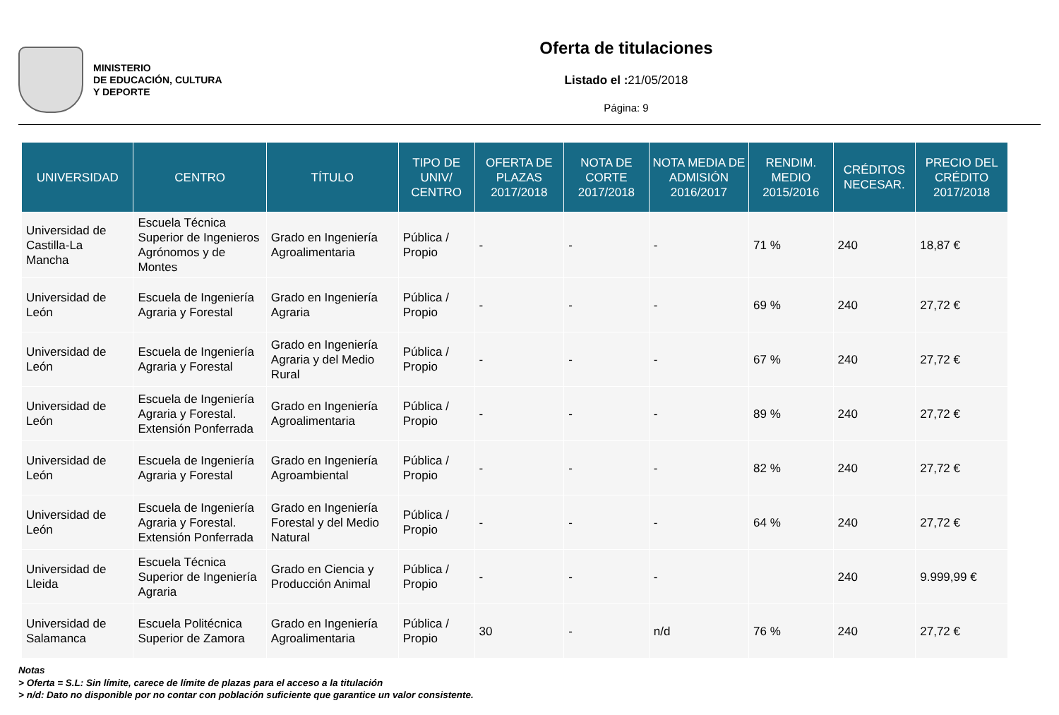MINISTERIO
DE EDUCACIÓN, CULTURA
Y DEPORTE
Oferta de titulaciones
Listado el : 21/05/2018
Página: 9
| UNIVERSIDAD | CENTRO | TÍTULO | TIPO DE UNIV/ CENTRO | OFERTA DE PLAZAS 2017/2018 | NOTA DE CORTE 2017/2018 | NOTA MEDIA DE ADMISIÓN 2016/2017 | RENDIM. MEDIO 2015/2016 | CRÉDITOS NECESAR. | PRECIO DEL CRÉDITO 2017/2018 |
| --- | --- | --- | --- | --- | --- | --- | --- | --- | --- |
| Universidad de Castilla-La Mancha | Escuela Técnica Superior de Ingenieros Agrónomos y de Montes | Grado en Ingeniería Agroalimentaria | Pública / Propio | - | - | - | 71 % | 240 | 18,87 € |
| Universidad de León | Escuela de Ingeniería Agraria y Forestal | Grado en Ingeniería Agraria | Pública / Propio | - | - | - | 69 % | 240 | 27,72 € |
| Universidad de León | Escuela de Ingeniería Agraria y Forestal | Grado en Ingeniería Agraria y del Medio Rural | Pública / Propio | - | - | - | 67 % | 240 | 27,72 € |
| Universidad de León | Escuela de Ingeniería Agraria y Forestal. Extensión Ponferrada | Grado en Ingeniería Agroalimentaria | Pública / Propio | - | - | - | 89 % | 240 | 27,72 € |
| Universidad de León | Escuela de Ingeniería Agraria y Forestal | Grado en Ingeniería Agroambiental | Pública / Propio | - | - | - | 82 % | 240 | 27,72 € |
| Universidad de León | Escuela de Ingeniería Agraria y Forestal. Extensión Ponferrada | Grado en Ingeniería Forestal y del Medio Natural | Pública / Propio | - | - | - | 64 % | 240 | 27,72 € |
| Universidad de Lleida | Escuela Técnica Superior de Ingeniería Agraria | Grado en Ciencia y Producción Animal | Pública / Propio | - | - | - | | 240 | 9.999,99 € |
| Universidad de Salamanca | Escuela Politécnica Superior de Zamora | Grado en Ingeniería Agroalimentaria | Pública / Propio | 30 | - | n/d | 76 % | 240 | 27,72 € |
Notas
> Oferta = S.L: Sin límite, carece de límite de plazas para el acceso a la titulación
> n/d: Dato no disponible por no contar con población suficiente que garantice un valor consistente.